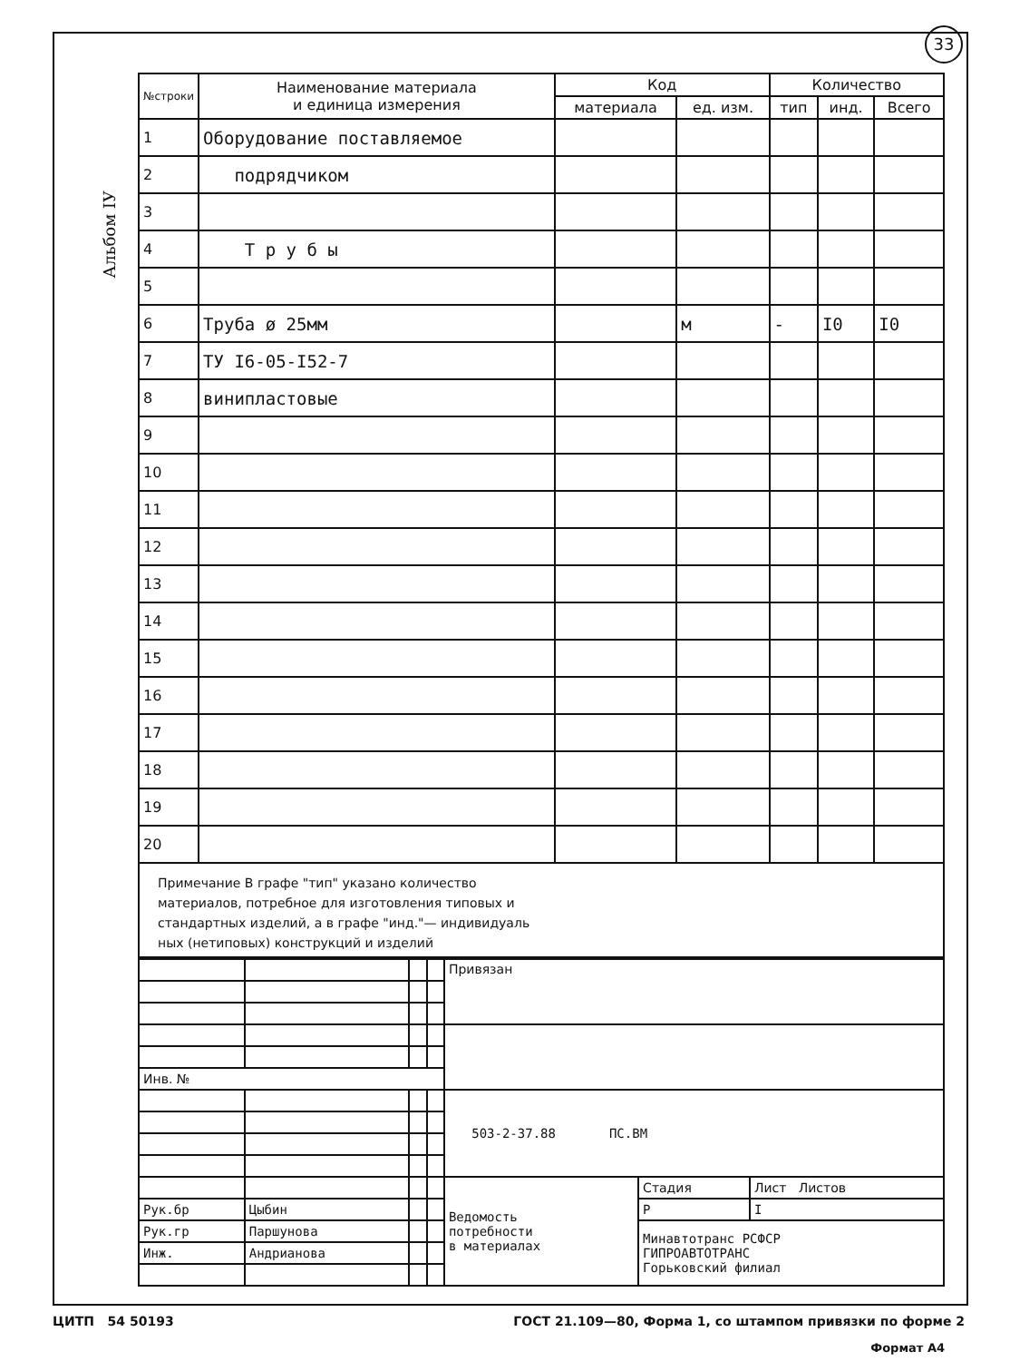33
Альбом IУ
| №строки | Наименование материала и единица измерения | Код | | Количество | | |
| --- | --- | --- | --- | --- | --- | --- |
| | | материала | ед. изм. | тип | инд. | Всего |
| 1 | Оборудование поставляемое | | | | | |
| 2 | подрядчиком | | | | | |
| 3 | | | | | | |
| 4 | Т р у б ы | | | | | |
| 5 | | | | | | |
| 6 | Труба ø 25мм | | м | - | I0 | I0 |
| 7 | ТУ I6-05-I52-7 | | | | | |
| 8 | винипластовые | | | | | |
| 9 | | | | | | |
| 10 | | | | | | |
| 11 | | | | | | |
| 12 | | | | | | |
| 13 | | | | | | |
| 14 | | | | | | |
| 15 | | | | | | |
| 16 | | | | | | |
| 17 | | | | | | |
| 18 | | | | | | |
| 19 | | | | | | |
| 20 | | | | | | |
Примечание В графе "тип" указано количество
материалов, потребное для изготовления типовых и
стандартных изделий, а в графе "инд."— индивидуаль
ных (нетиповых) конструкций и изделий
| | | | | Привязан | | |
| Инв. № | | | | | | |
| | | | | 503-2-37.88 ПС.ВМ | | |
| | | | | Ведомость потребности в материалах | Стадия | Лист Листов |
| Рук.бр | Цыбин | | | | Р | I |
| Рук.гр | Паршунова | | | | Минавтотранс РСФСР ГИПРОАВТОТРАНС Горьковский филиал | |
| Инж. | Андрианова | | | | | |
Формат А4
ЦИТП 54 50193 ГОСТ 21.109—80, Форма 1, со штампом привязки по форме 2